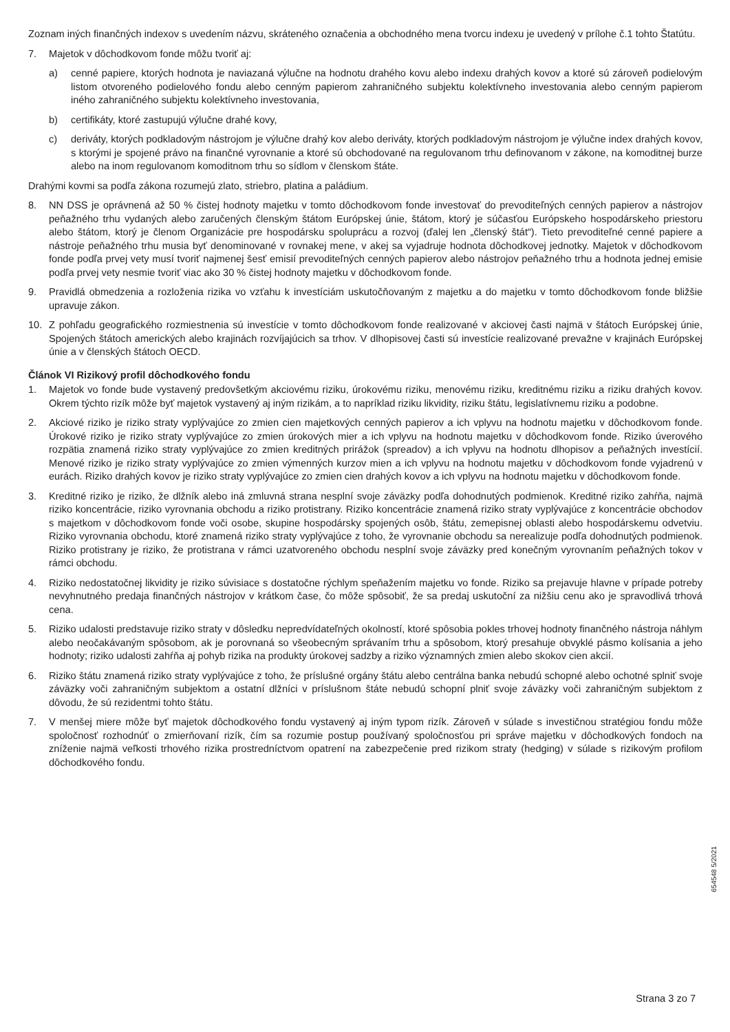Zoznam iných finančných indexov s uvedením názvu, skráteného označenia a obchodného mena tvorcu indexu je uvedený v prílohe č.1 tohto Štatútu.
7. Majetok v dôchodkovom fonde môžu tvoriť aj:
a) cenné papiere, ktorých hodnota je naviazaná výlučne na hodnotu drahého kovu alebo indexu drahých kovov a ktoré sú zároveň podielovým listom otvoreného podielového fondu alebo cenným papierom zahraničného subjektu kolektívneho investovania alebo cenným papierom iného zahraničného subjektu kolektívneho investovania,
b) certifikáty, ktoré zastupujú výlučne drahé kovy,
c) deriváty, ktorých podkladovým nástrojom je výlučne drahý kov alebo deriváty, ktorých podkladovým nástrojom je výlučne index drahých kovov, s ktorými je spojené právo na finančné vyrovnanie a ktoré sú obchodované na regulovanom trhu definovanom v zákone, na komoditnej burze alebo na inom regulovanom komoditnom trhu so sídlom v členskom štáte.
Drahými kovmi sa podľa zákona rozumejú zlato, striebro, platina a paládium.
8. NN DSS je oprávnená až 50 % čistej hodnoty majetku v tomto dôchodkovom fonde investovať do prevoditeľných cenných papierov a nástrojov peňažného trhu vydaných alebo zaručených členským štátom Európskej únie, štátom, ktorý je súčasťou Európskeho hospodárskeho priestoru alebo štátom, ktorý je členom Organizácie pre hospodársku spoluprácu a rozvoj (ďalej len „členský štát“). Tieto prevoditeľné cenné papiere a nástroje peňažného trhu musia byť denominované v rovnakej mene, v akej sa vyjadruje hodnota dôchodkovej jednotky. Majetok v dôchodkovom fonde podľa prvej vety musí tvoriť najmenej šesť emisií prevoditeľných cenných papierov alebo nástrojov peňažného trhu a hodnota jednej emisie podľa prvej vety nesmie tvoriť viac ako 30 % čistej hodnoty majetku v dôchodkovom fonde.
9. Pravidlá obmedzenia a rozloženia rizika vo vzťahu k investíciám uskutočňovaným z majetku a do majetku v tomto dôchodkovom fonde bližšie upravuje zákon.
10. Z pohľadu geografického rozmiestnenia sú investície v tomto dôchodkovom fonde realizované v akciovej časti najmä v štátoch Európskej únie, Spojených štátoch amerických alebo krajinách rozvíjajúcich sa trhov. V dlhopisovej časti sú investície realizované prevažne v krajinách Európskej únie a v členských štátoch OECD.
Článok VI Rizikový profil dôchodkového fondu
1. Majetok vo fonde bude vystavený predovšetkým akciovému riziku, úrokovému riziku, menovému riziku, kreditnému riziku a riziku drahých kovov. Okrem týchto rizík môže byť majetok vystavený aj iným rizikám, a to napríklad riziku likvidity, riziku štátu, legislatívnemu riziku a podobne.
2. Akciové riziko je riziko straty vyplývajúce zo zmien cien majetkových cenných papierov a ich vplyvu na hodnotu majetku v dôchodkovom fonde. Úrokové riziko je riziko straty vyplývajúce zo zmien úrokových mier a ich vplyvu na hodnotu majetku v dôchodkovom fonde. Riziko úverového rozpätia znamená riziko straty vyplývajúce zo zmien kreditných prirážok (spreadov) a ich vplyvu na hodnotu dlhopisov a peňažných investícií. Menové riziko je riziko straty vyplývajúce zo zmien výmenných kurzov mien a ich vplyvu na hodnotu majetku v dôchodkovom fonde vyjadrenú v eurách. Riziko drahých kovov je riziko straty vyplývajúce zo zmien cien drahých kovov a ich vplyvu na hodnotu majetku v dôchodkovom fonde.
3. Kreditné riziko je riziko, že dlžník alebo iná zmluvná strana nesplní svoje záväzky podľa dohodnutých podmienok. Kreditné riziko zahŕňa, najmä riziko koncentrácie, riziko vyrovnania obchodu a riziko protistrany. Riziko koncentrácie znamená riziko straty vyplývajúce z koncentrácie obchodov s majetkom v dôchodkovom fonde voči osobe, skupine hospodársky spojených osôb, štátu, zemepisnej oblasti alebo hospodárskemu odvetviu. Riziko vyrovnania obchodu, ktoré znamená riziko straty vyplývajúce z toho, že vyrovnanie obchodu sa nerealizuje podľa dohodnutých podmienok. Riziko protistrany je riziko, že protistrana v rámci uzatvoreného obchodu nesplní svoje záväzky pred konečným vyrovnaním peňažných tokov v rámci obchodu.
4. Riziko nedostatočnej likvidity je riziko súvisiace s dostatočne rýchlym speňažením majetku vo fonde. Riziko sa prejavuje hlavne v prípade potreby nevyhnutného predaja finančných nástrojov v krátkom čase, čo môže spôsobiť, že sa predaj uskutoční za nižšiu cenu ako je spravodlivá trhová cena.
5. Riziko udalosti predstavuje riziko straty v dôsledku nepredvídateľných okolností, ktoré spôsobia pokles trhovej hodnoty finančného nástroja náhlym alebo neočakávaným spôsobom, ak je porovnaná so všeobecným správaním trhu a spôsobom, ktorý presahuje obvyklé pásmo kolísania a jeho hodnoty; riziko udalosti zahŕňa aj pohyb rizika na produkty úrokovej sadzby a riziko významných zmien alebo skokov cien akcií.
6. Riziko štátu znamená riziko straty vyplývajúce z toho, že príslušné orgány štátu alebo centrálna banka nebudú schopné alebo ochotné splniť svoje záväzky voči zahraničným subjektom a ostatní dlžníci v príslušnom štáte nebudú schopní plniť svoje záväzky voči zahraničným subjektom z dôvodu, že sú rezidentmi tohto štátu.
7. V menšej miere môže byť majetok dôchodkového fondu vystavený aj iným typom rizík. Zároveň v súlade s investičnou stratégiou fondu môže spoločnosť rozhodnúť o zmierňovaní rizík, čím sa rozumie postup používaný spoločnosťou pri správe majetku v dôchodkových fondoch na zníženie najmä veľkosti trhového rizika prostredníctvom opatrení na zabezpečenie pred rizikom straty (hedging) v súlade s rizikovým profilom dôchodkového fondu.
654548 5/2021
Strana 3 zo 7